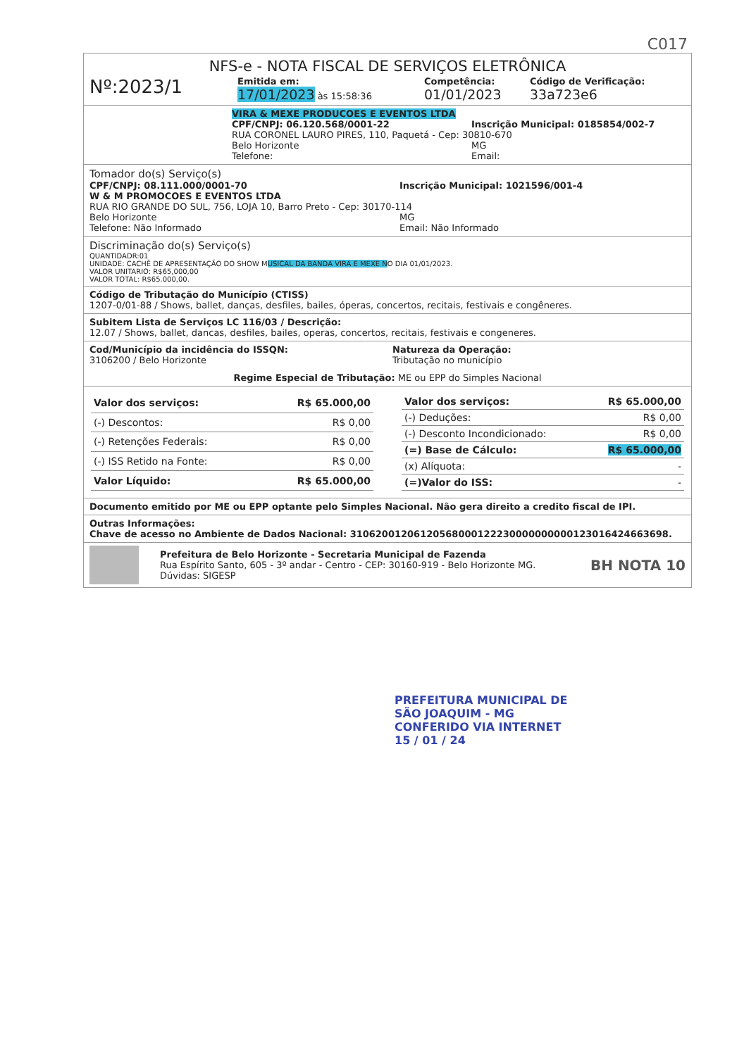C017
NFS-e - NOTA FISCAL DE SERVIÇOS ELETRÔNICA
Nº:2023/1
Emitida em:
17/01/2023 às 15:58:36
Competência:
01/01/2023
Código de Verificação:
33a723e6
VIRA & MEXE PRODUCOES E EVENTOS LTDA
CPF/CNPJ: 06.120.568/0001-22 Inscrição Municipal: 0185854/002-7
RUA CORONEL LAURO PIRES, 110, Paquetá - Cep: 30810-670
Belo Horizonte MG
Telefone: Email:
Tomador do(s) Serviço(s)
CPF/CNPJ: 08.111.000/0001-70 Inscrição Municipal: 1021596/001-4
W & M PROMOCOES E EVENTOS LTDA
RUA RIO GRANDE DO SUL, 756, LOJA 10, Barro Preto - Cep: 30170-114
Belo Horizonte MG
Telefone: Não Informado Email: Não Informado
Discriminação do(s) Serviço(s)
QUANTIDADR:01
UNIDADE: CACHÊ DE APRESENTAÇÃO DO SHOW MUSICAL DA BANDA VIRA E MEXE NO DIA 01/01/2023.
VALOR UNITARIO: R$65,000,00
VALOR TOTAL: R$65.000,00.
Código de Tributação do Município (CTISS)
1207-0/01-88 / Shows, ballet, danças, desfiles, bailes, óperas, concertos, recitais, festivais e congêneres.
Subitem Lista de Serviços LC 116/03 / Descrição:
12.07 / Shows, ballet, dancas, desfiles, bailes, operas, concertos, recitais, festivais e congeneres.
Cod/Município da incidência do ISSQN:
3106200 / Belo Horizonte
Natureza da Operação:
Tributação no município
Regime Especial de Tributação: ME ou EPP do Simples Nacional
| Valor dos serviços: | R$ 65.000,00 |
| (-) Descontos: | R$ 0,00 |
| (-) Retenções Federais: | R$ 0,00 |
| (-) ISS Retido na Fonte: | R$ 0,00 |
| Valor Líquido: | R$ 65.000,00 |
| Valor dos serviços: | R$ 65.000,00 |
| (-) Deduções: | R$ 0,00 |
| (-) Desconto Incondicionado: | R$ 0,00 |
| (=) Base de Cálculo: | R$ 65.000,00 |
| (x) Alíquota: | - |
| (=)Valor do ISS: | - |
Documento emitido por ME ou EPP optante pelo Simples Nacional. Não gera direito a credito fiscal de IPI.
Outras Informações:
Chave de acesso no Ambiente de Dados Nacional: 31062001206120568000122230000000000123016424663698.
Prefeitura de Belo Horizonte - Secretaria Municipal de Fazenda
Rua Espírito Santo, 605 - 3º andar - Centro - CEP: 30160-919 - Belo Horizonte MG.
Dúvidas: SIGESP
BH NOTA 10
PREFEITURA MUNICIPAL DE
SÃO JOAQUIM - MG
CONFERIDO VIA INTERNET
15 / 01 / 24